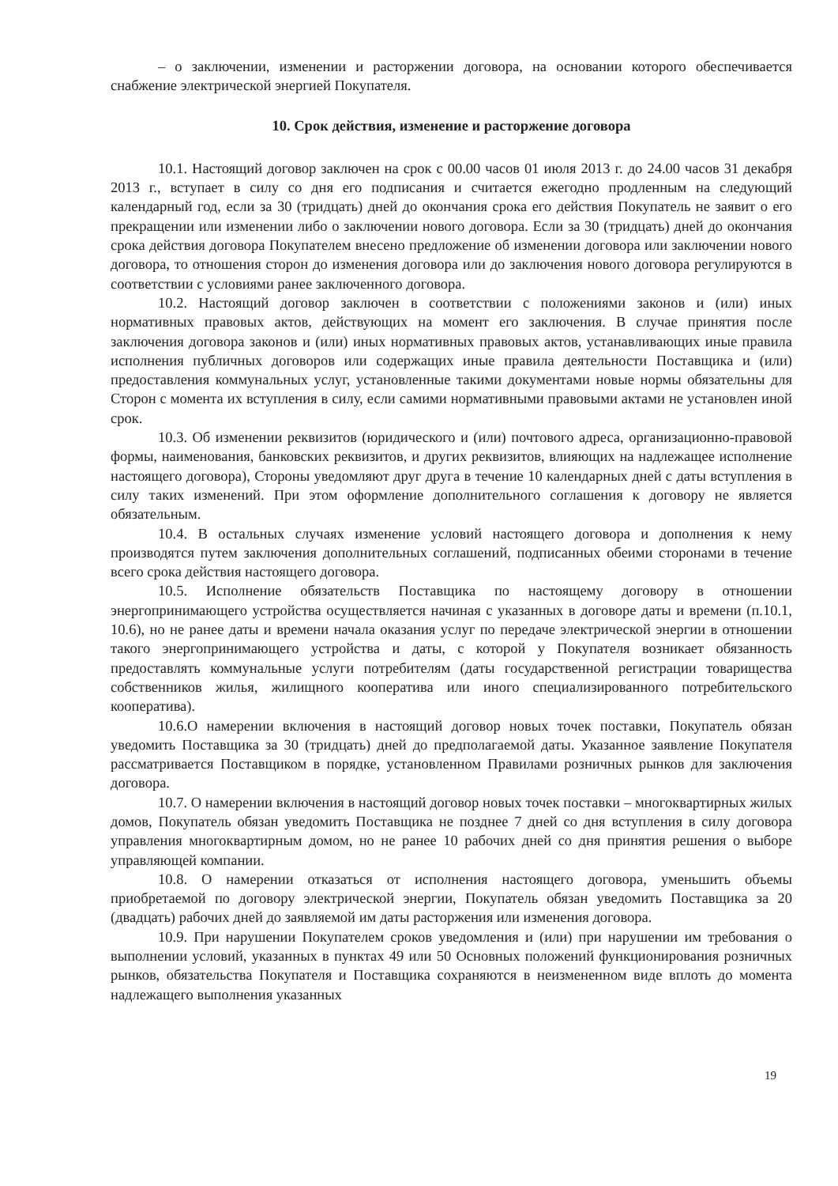– о заключении, изменении и расторжении договора, на основании которого обеспечивается снабжение электрической энергией Покупателя.
10. Срок действия, изменение и расторжение договора
10.1. Настоящий договор заключен на срок с 00.00 часов 01 июля 2013 г. до 24.00 часов 31 декабря 2013 г., вступает в силу со дня его подписания и считается ежегодно продленным на следующий календарный год, если за 30 (тридцать) дней до окончания срока его действия Покупатель не заявит о его прекращении или изменении либо о заключении нового договора. Если за 30 (тридцать) дней до окончания срока действия договора Покупателем внесено предложение об изменении договора или заключении нового договора, то отношения сторон до изменения договора или до заключения нового договора регулируются в соответствии с условиями ранее заключенного договора.
10.2. Настоящий договор заключен в соответствии с положениями законов и (или) иных нормативных правовых актов, действующих на момент его заключения. В случае принятия после заключения договора законов и (или) иных нормативных правовых актов, устанавливающих иные правила исполнения публичных договоров или содержащих иные правила деятельности Поставщика и (или) предоставления коммунальных услуг, установленные такими документами новые нормы обязательны для Сторон с момента их вступления в силу, если самими нормативными правовыми актами не установлен иной срок.
10.3. Об изменении реквизитов (юридического и (или) почтового адреса, организационно-правовой формы, наименования, банковских реквизитов, и других реквизитов, влияющих на надлежащее исполнение настоящего договора), Стороны уведомляют друг друга в течение 10 календарных дней с даты вступления в силу таких изменений. При этом оформление дополнительного соглашения к договору не является обязательным.
10.4. В остальных случаях изменение условий настоящего договора и дополнения к нему производятся путем заключения дополнительных соглашений, подписанных обеими сторонами в течение всего срока действия настоящего договора.
10.5. Исполнение обязательств Поставщика по настоящему договору в отношении энергопринимающего устройства осуществляется начиная с указанных в договоре даты и времени (п.10.1, 10.6), но не ранее даты и времени начала оказания услуг по передаче электрической энергии в отношении такого энергопринимающего устройства и даты, с которой у Покупателя возникает обязанность предоставлять коммунальные услуги потребителям (даты государственной регистрации товарищества собственников жилья, жилищного кооператива или иного специализированного потребительского кооператива).
10.6.О намерении включения в настоящий договор новых точек поставки, Покупатель обязан уведомить Поставщика за 30 (тридцать) дней до предполагаемой даты. Указанное заявление Покупателя рассматривается Поставщиком в порядке, установленном Правилами розничных рынков для заключения договора.
10.7. О намерении включения в настоящий договор новых точек поставки – многоквартирных жилых домов, Покупатель обязан уведомить Поставщика не позднее 7 дней со дня вступления в силу договора управления многоквартирным домом, но не ранее 10 рабочих дней со дня принятия решения о выборе управляющей компании.
10.8. О намерении отказаться от исполнения настоящего договора, уменьшить объемы приобретаемой по договору электрической энергии, Покупатель обязан уведомить Поставщика за 20 (двадцать) рабочих дней до заявляемой им даты расторжения или изменения договора.
10.9. При нарушении Покупателем сроков уведомления и (или) при нарушении им требования о выполнении условий, указанных в пунктах 49 или 50 Основных положений функционирования розничных рынков, обязательства Покупателя и Поставщика сохраняются в неизмененном виде вплоть до момента надлежащего выполнения указанных
19